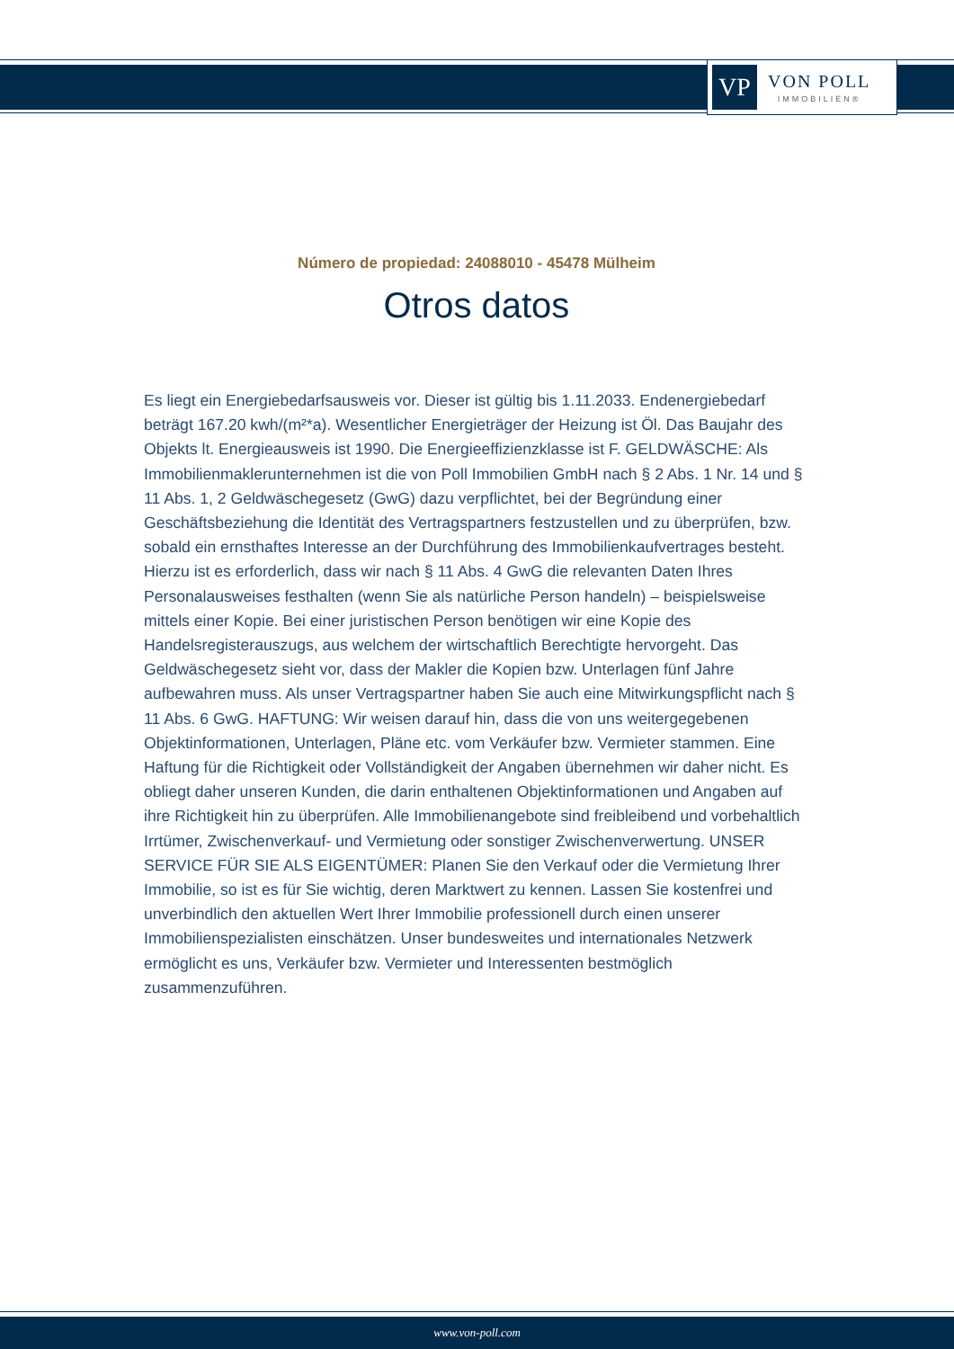VP
VON POLL
IMMOBILIEN®
Número de propiedad: 24088010 - 45478 Mülheim
Otros datos
Es liegt ein Energiebedarfsausweis vor. Dieser ist gültig bis 1.11.2033. Endenergiebedarf beträgt 167.20 kwh/(m²*a). Wesentlicher Energieträger der Heizung ist Öl. Das Baujahr des Objekts lt. Energieausweis ist 1990. Die Energieeffizienzklasse ist F. GELDWÄSCHE: Als Immobilienmaklerunternehmen ist die von Poll Immobilien GmbH nach § 2 Abs. 1 Nr. 14 und § 11 Abs. 1, 2 Geldwäschegesetz (GwG) dazu verpflichtet, bei der Begründung einer Geschäftsbeziehung die Identität des Vertragspartners festzustellen und zu überprüfen, bzw. sobald ein ernsthaftes Interesse an der Durchführung des Immobilienkaufvertrages besteht. Hierzu ist es erforderlich, dass wir nach § 11 Abs. 4 GwG die relevanten Daten Ihres Personalausweises festhalten (wenn Sie als natürliche Person handeln) – beispielsweise mittels einer Kopie. Bei einer juristischen Person benötigen wir eine Kopie des Handelsregisterauszugs, aus welchem der wirtschaftlich Berechtigte hervorgeht. Das Geldwäschegesetz sieht vor, dass der Makler die Kopien bzw. Unterlagen fünf Jahre aufbewahren muss. Als unser Vertragspartner haben Sie auch eine Mitwirkungspflicht nach § 11 Abs. 6 GwG. HAFTUNG: Wir weisen darauf hin, dass die von uns weitergegebenen Objektinformationen, Unterlagen, Pläne etc. vom Verkäufer bzw. Vermieter stammen. Eine Haftung für die Richtigkeit oder Vollständigkeit der Angaben übernehmen wir daher nicht. Es obliegt daher unseren Kunden, die darin enthaltenen Objektinformationen und Angaben auf ihre Richtigkeit hin zu überprüfen. Alle Immobilienangebote sind freibleibend und vorbehaltlich Irrtümer, Zwischenverkauf- und Vermietung oder sonstiger Zwischenverwertung. UNSER SERVICE FÜR SIE ALS EIGENTÜMER: Planen Sie den Verkauf oder die Vermietung Ihrer Immobilie, so ist es für Sie wichtig, deren Marktwert zu kennen. Lassen Sie kostenfrei und unverbindlich den aktuellen Wert Ihrer Immobilie professionell durch einen unserer Immobilienspezialisten einschätzen. Unser bundesweites und internationales Netzwerk ermöglicht es uns, Verkäufer bzw. Vermieter und Interessenten bestmöglich zusammenzuführen.
www.von-poll.com